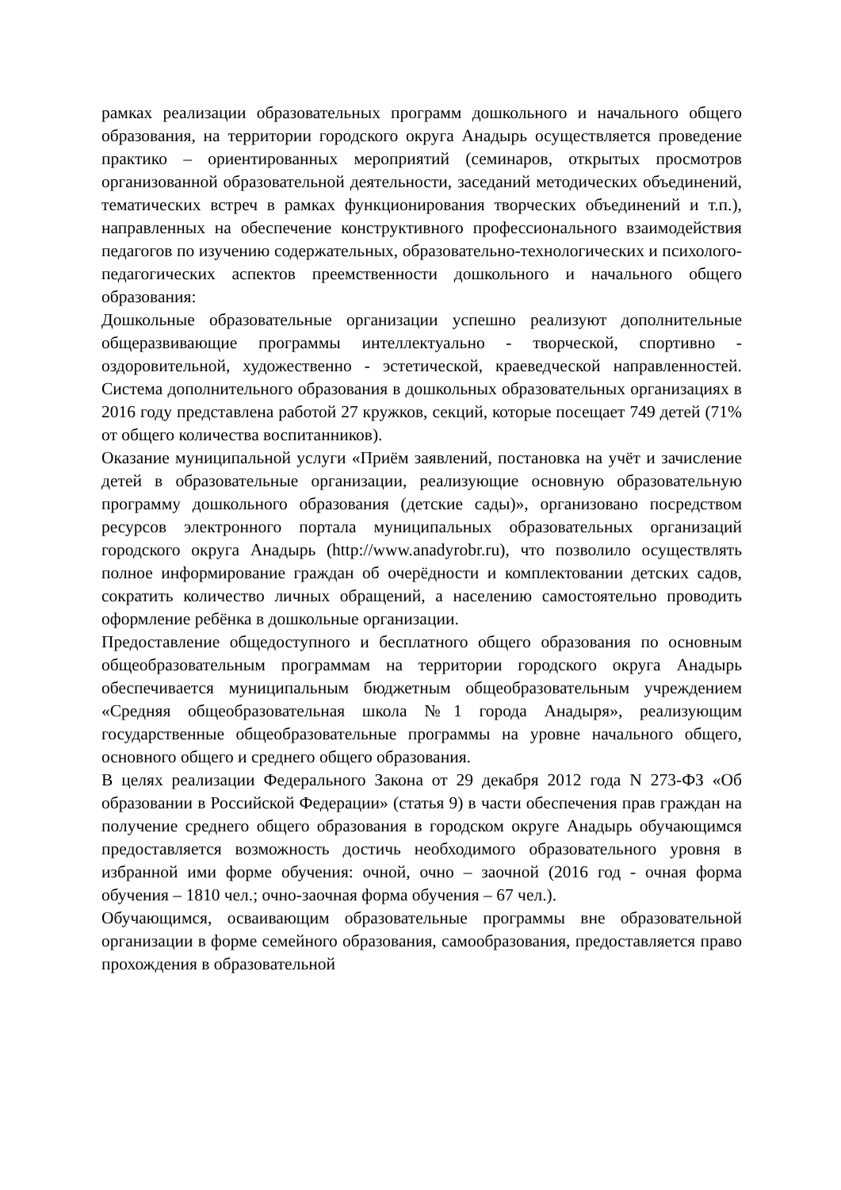рамках реализации образовательных программ дошкольного и начального общего образования, на территории городского округа Анадырь осуществляется проведение практико – ориентированных мероприятий (семинаров, открытых просмотров организованной образовательной деятельности, заседаний методических объединений, тематических встреч в рамках функционирования творческих объединений и т.п.), направленных на обеспечение конструктивного профессионального взаимодействия педагогов по изучению содержательных, образовательно-технологических и психолого-педагогических аспектов преемственности дошкольного и начального общего образования:
Дошкольные образовательные организации успешно реализуют дополнительные общеразвивающие программы интеллектуально - творческой, спортивно - оздоровительной, художественно - эстетической, краеведческой направленностей. Система дополнительного образования в дошкольных образовательных организациях в 2016 году представлена работой 27 кружков, секций, которые посещает 749 детей (71% от общего количества воспитанников).
Оказание муниципальной услуги «Приём заявлений, постановка на учёт и зачисление детей в образовательные организации, реализующие основную образовательную программу дошкольного образования (детские сады)», организовано посредством ресурсов электронного портала муниципальных образовательных организаций городского округа Анадырь (http://www.anadyrobr.ru), что позволило осуществлять полное информирование граждан об очерёдности и комплектовании детских садов, сократить количество личных обращений, а населению самостоятельно проводить оформление ребёнка в дошкольные организации.
Предоставление общедоступного и бесплатного общего образования по основным общеобразовательным программам на территории городского округа Анадырь обеспечивается муниципальным бюджетным общеобразовательным учреждением «Средняя общеобразовательная школа №1 города Анадыря», реализующим государственные общеобразовательные программы на уровне начального общего, основного общего и среднего общего образования.
В целях реализации Федерального Закона от 29 декабря 2012 года N 273-ФЗ «Об образовании в Российской Федерации» (статья 9) в части обеспечения прав граждан на получение среднего общего образования в городском округе Анадырь обучающимся предоставляется возможность достичь необходимого образовательного уровня в избранной ими форме обучения: очной, очно – заочной (2016 год - очная форма обучения – 1810 чел.; очно-заочная форма обучения – 67 чел.).
Обучающимся, осваивающим образовательные программы вне образовательной организации в форме семейного образования, самообразования, предоставляется право прохождения в образовательной